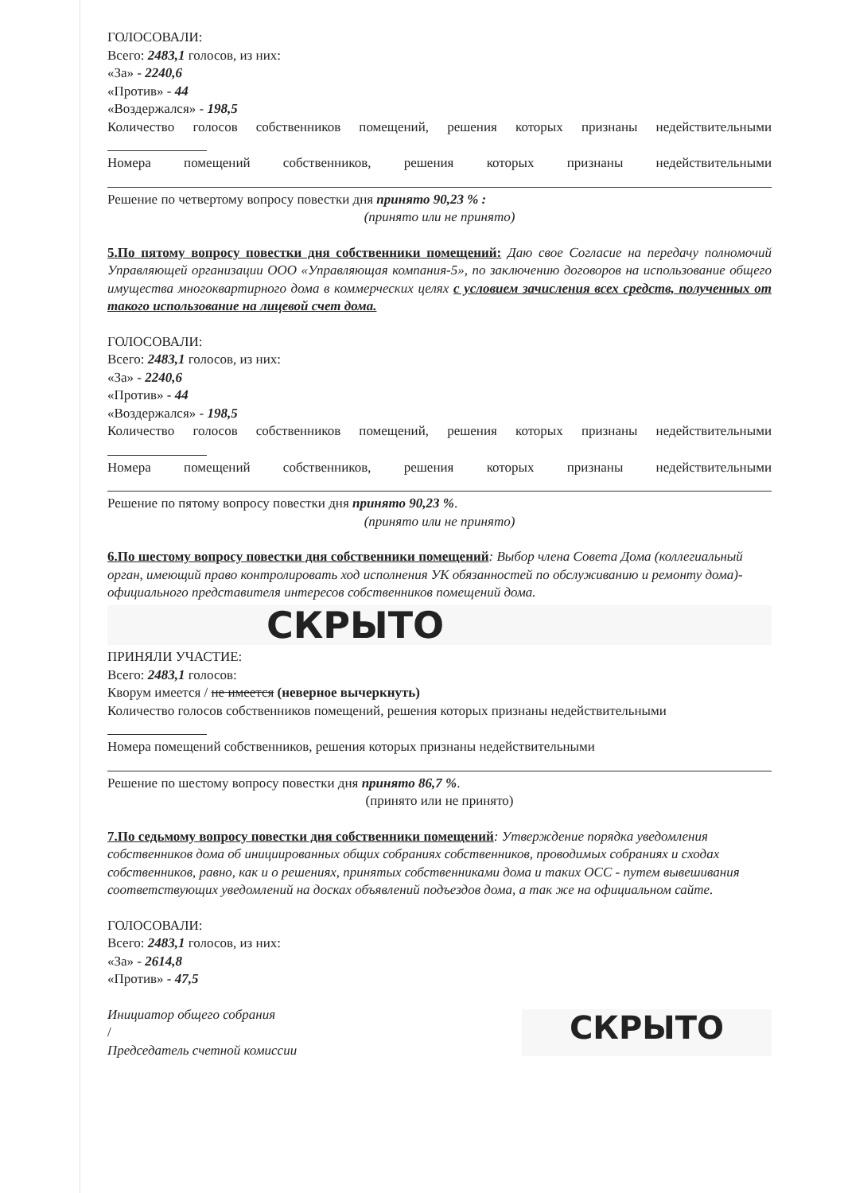ГОЛОСОВАЛИ:
Всего: 2483,1 голосов, из них:
«За» - 2240,6
«Против» - 44
«Воздержался» - 198,5
Количество голосов собственников помещений, решения которых признаны недействительными
Номера помещений собственников, решения которых признаны недействительными
Решение по четвертому вопросу повестки дня принято 90,23 % :
(принято или не принято)
5.По пятому вопросу повестки дня собственники помещений: Даю свое Согласие на передачу полномочий Управляющей организации ООО «Управляющая компания-5», по заключению договоров на использование общего имущества многоквартирного дома в коммерческих целях с условием зачисления всех средств, полученных от такого использование на лицевой счет дома.
ГОЛОСОВАЛИ:
Всего: 2483,1 голосов, из них:
«За» - 2240,6
«Против» - 44
«Воздержался» - 198,5
Количество голосов собственников помещений, решения которых признаны недействительными
Номера помещений собственников, решения которых признаны недействительными
Решение по пятому вопросу повестки дня принято 90,23 %.
(принято или не принято)
6.По шестому вопросу повестки дня собственники помещений: Выбор члена Совета Дома (коллегиальный орган, имеющий право контролировать ход исполнения УК обязанностей по обслуживанию и ремонту дома)- официального представителя интересов собственников помещений дома.
СКРЫТО
ПРИНЯЛИ УЧАСТИЕ:
Всего: 2483,1 голосов:
Кворум имеется / не имеется (неверное вычеркнуть)
Количество голосов собственников помещений, решения которых признаны недействительными
Номера помещений собственников, решения которых признаны недействительными
Решение по шестому вопросу повестки дня принято 86,7 %.
(принято или не принято)
7.По седьмому вопросу повестки дня собственники помещений: Утверждение порядка уведомления собственников дома об инициированных общих собраниях собственников, проводимых собраниях и сходах собственников, равно, как и о решениях, принятых собственниками дома и таких ОСС - путем вывешивания соответствующих уведомлений на досках объявлений подъездов дома, а так же на официальном сайте.
ГОЛОСОВАЛИ:
Всего: 2483,1 голосов, из них:
«За» - 2614,8
«Против» - 47,5
Инициатор общего собрания
/
Председатель счетной комиссии
СКРЫТО